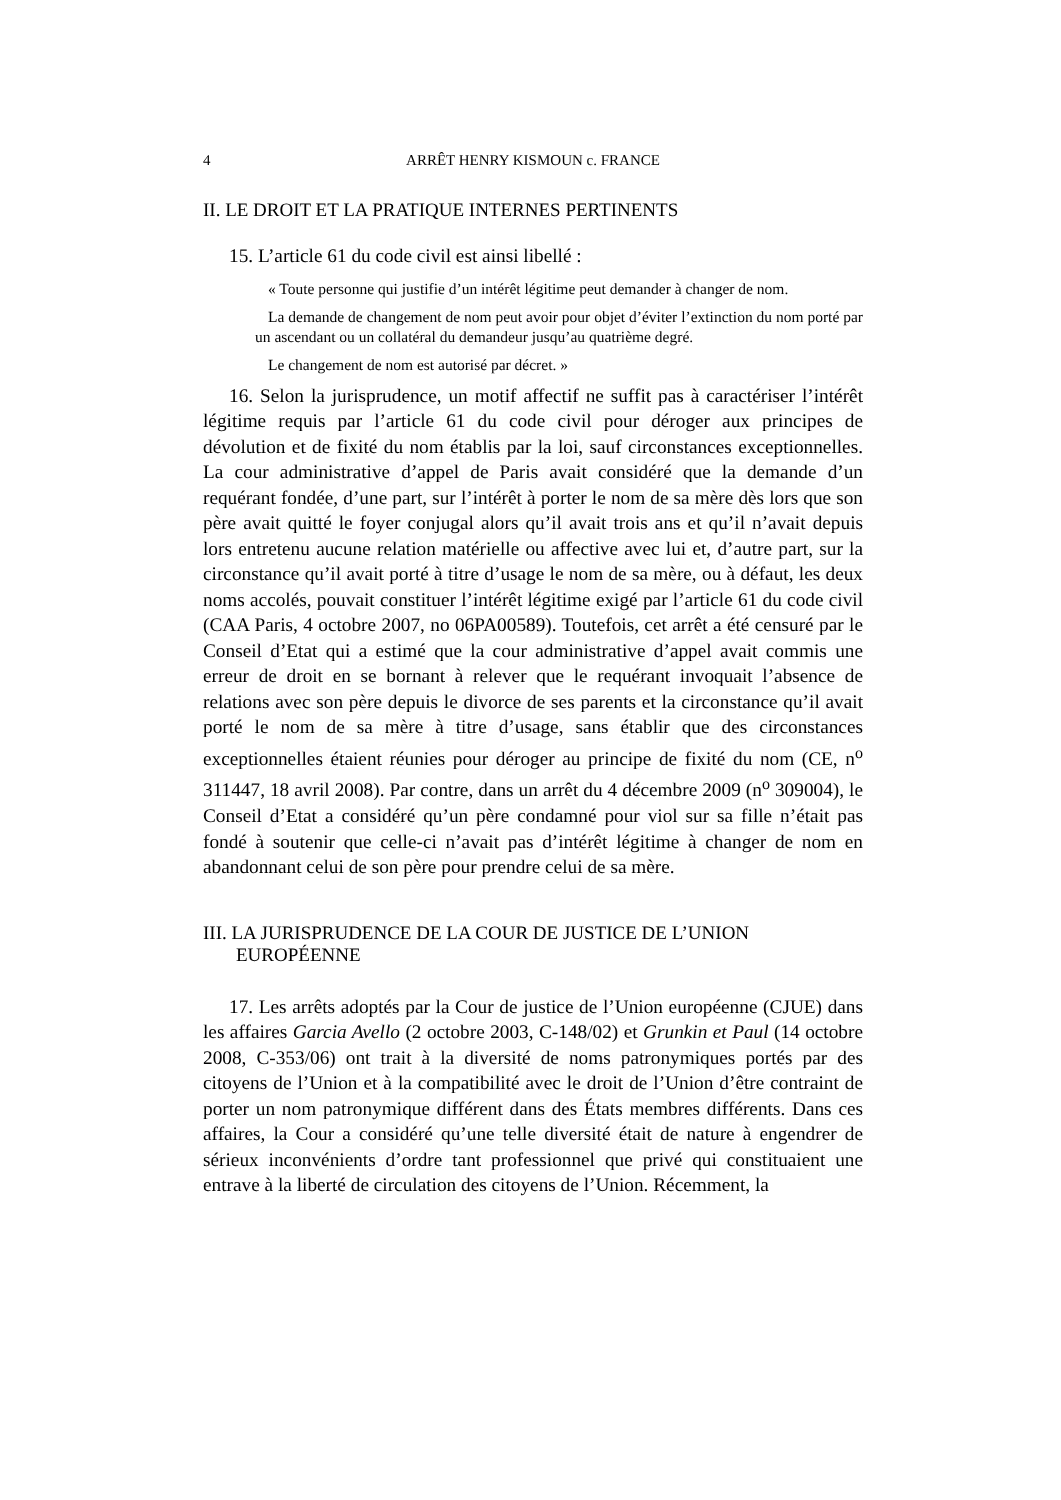4 ARRÊT HENRY KISMOUN c. FRANCE
II. LE DROIT ET LA PRATIQUE INTERNES PERTINENTS
15. L’article 61 du code civil est ainsi libellé :
« Toute personne qui justifie d’un intérêt légitime peut demander à changer de nom.
La demande de changement de nom peut avoir pour objet d’éviter l’extinction du nom porté par un ascendant ou un collatéral du demandeur jusqu’au quatrième degré.
Le changement de nom est autorisé par décret. »
16. Selon la jurisprudence, un motif affectif ne suffit pas à caractériser l’intérêt légitime requis par l’article 61 du code civil pour déroger aux principes de dévolution et de fixité du nom établis par la loi, sauf circonstances exceptionnelles. La cour administrative d’appel de Paris avait considéré que la demande d’un requérant fondée, d’une part, sur l’intérêt à porter le nom de sa mère dès lors que son père avait quitté le foyer conjugal alors qu’il avait trois ans et qu’il n’avait depuis lors entretenu aucune relation matérielle ou affective avec lui et, d’autre part, sur la circonstance qu’il avait porté à titre d’usage le nom de sa mère, ou à défaut, les deux noms accolés, pouvait constituer l’intérêt légitime exigé par l’article 61 du code civil (CAA Paris, 4 octobre 2007, no 06PA00589). Toutefois, cet arrêt a été censuré par le Conseil d’Etat qui a estimé que la cour administrative d’appel avait commis une erreur de droit en se bornant à relever que le requérant invoquait l’absence de relations avec son père depuis le divorce de ses parents et la circonstance qu’il avait porté le nom de sa mère à titre d’usage, sans établir que des circonstances exceptionnelles étaient réunies pour déroger au principe de fixité du nom (CE, n<sup>o</sup> 311447, 18 avril 2008). Par contre, dans un arrêt du 4 décembre 2009 (n<sup>o</sup> 309004), le Conseil d’Etat a considéré qu’un père condamné pour viol sur sa fille n’était pas fondé à soutenir que celle-ci n’avait pas d’intérêt légitime à changer de nom en abandonnant celui de son père pour prendre celui de sa mère.
III. LA JURISPRUDENCE DE LA COUR DE JUSTICE DE L’UNION EUROPÉENNE
17. Les arrêts adoptés par la Cour de justice de l’Union européenne (CJUE) dans les affaires Garcia Avello (2 octobre 2003, C-148/02) et Grunkin et Paul (14 octobre 2008, C‑353/06) ont trait à la diversité de noms patronymiques portés par des citoyens de l’Union et à la compatibilité avec le droit de l’Union d’être contraint de porter un nom patronymique différent dans des États membres différents. Dans ces affaires, la Cour a considéré qu’une telle diversité était de nature à engendrer de sérieux inconvénients d’ordre tant professionnel que privé qui constituaient une entrave à la liberté de circulation des citoyens de l’Union. Récemment, la